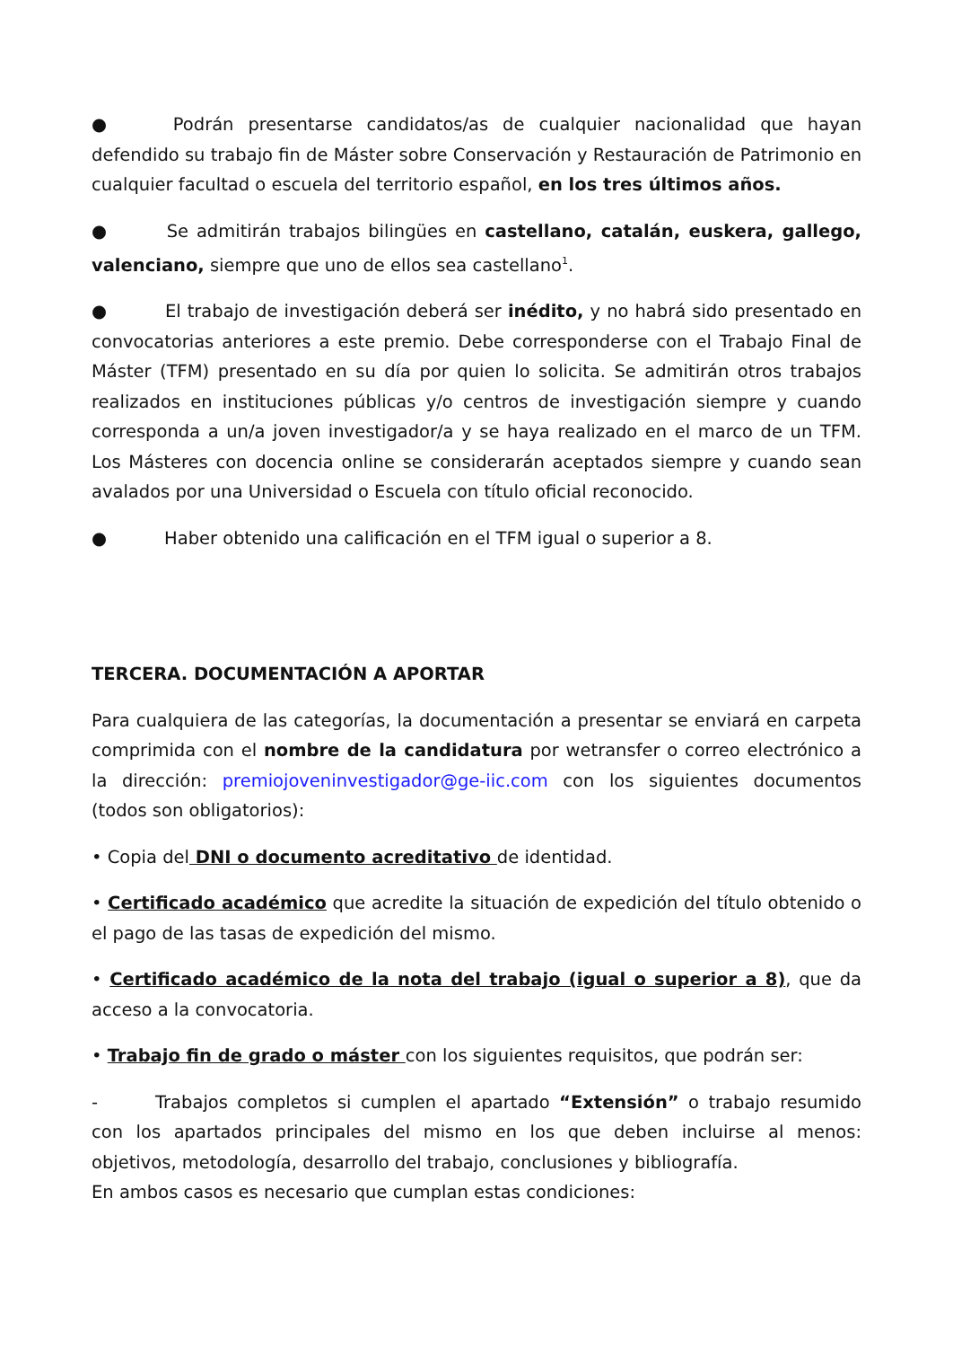● Podrán presentarse candidatos/as de cualquier nacionalidad que hayan defendido su trabajo fin de Máster sobre Conservación y Restauración de Patrimonio en cualquier facultad o escuela del territorio español, en los tres últimos años.
● Se admitirán trabajos bilingües en castellano, catalán, euskera, gallego, valenciano, siempre que uno de ellos sea castellano<sup>1</sup>.
● El trabajo de investigación deberá ser inédito, y no habrá sido presentado en convocatorias anteriores a este premio. Debe corresponderse con el Trabajo Final de Máster (TFM) presentado en su día por quien lo solicita. Se admitirán otros trabajos realizados en instituciones públicas y/o centros de investigación siempre y cuando corresponda a un/a joven investigador/a y se haya realizado en el marco de un TFM. Los Másteres con docencia online se considerarán aceptados siempre y cuando sean avalados por una Universidad o Escuela con título oficial reconocido.
● Haber obtenido una calificación en el TFM igual o superior a 8.
TERCERA. DOCUMENTACIÓN A APORTAR
Para cualquiera de las categorías, la documentación a presentar se enviará en carpeta comprimida con el nombre de la candidatura por wetransfer o correo electrónico a la dirección: premiojoveninvestigador@ge-iic.com con los siguientes documentos (todos son obligatorios):
• Copia del DNI o documento acreditativo de identidad.
• Certificado académico que acredite la situación de expedición del título obtenido o el pago de las tasas de expedición del mismo.
• Certificado académico de la nota del trabajo (igual o superior a 8), que da acceso a la convocatoria.
• Trabajo fin de grado o máster con los siguientes requisitos, que podrán ser:
- Trabajos completos si cumplen el apartado “Extensión” o trabajo resumido con los apartados principales del mismo en los que deben incluirse al menos: objetivos, metodología, desarrollo del trabajo, conclusiones y bibliografía.
En ambos casos es necesario que cumplan estas condiciones: